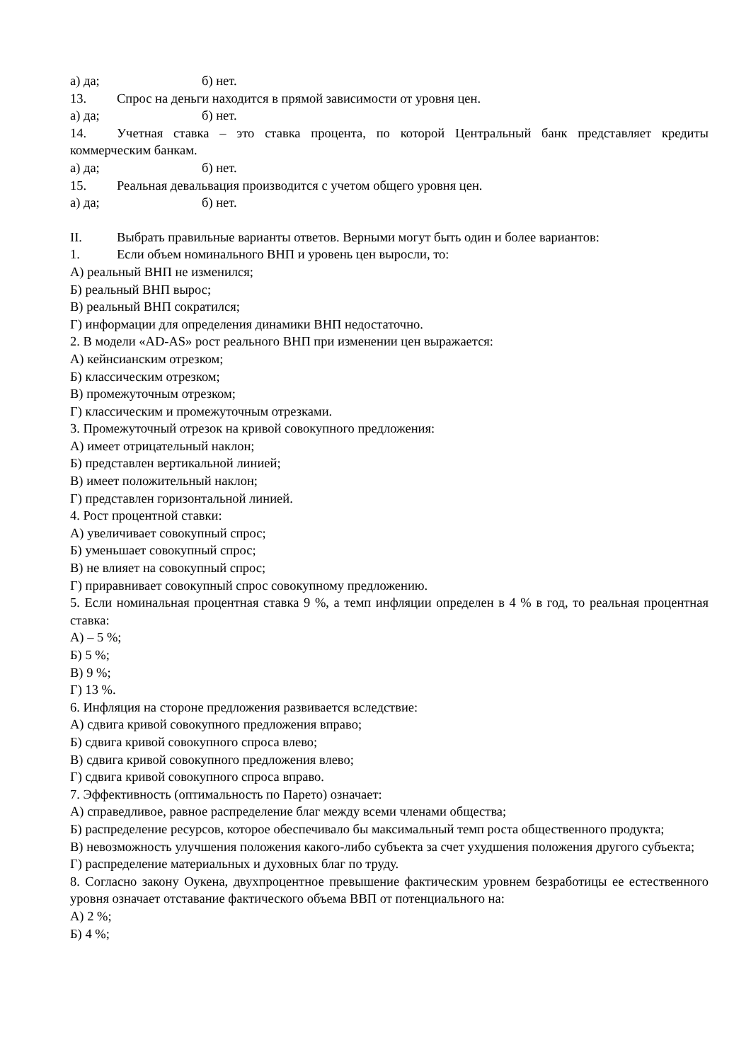а) да; б) нет.
13. Спрос на деньги находится в прямой зависимости от уровня цен.
а) да; б) нет.
14. Учетная ставка – это ставка процента, по которой Центральный банк представляет кредиты коммерческим банкам.
а) да; б) нет.
15. Реальная девальвация производится с учетом общего уровня цен.
а) да; б) нет.
II. Выбрать правильные варианты ответов. Верными могут быть один и более вариантов:
1. Если объем номинального ВНП и уровень цен выросли, то:
А) реальный ВНП не изменился;
Б) реальный ВНП вырос;
В) реальный ВНП сократился;
Г) информации для определения динамики ВНП недостаточно.
2. В модели «AD-AS» рост реального ВНП при изменении цен выражается:
А) кейнсианским отрезком;
Б) классическим отрезком;
В) промежуточным отрезком;
Г) классическим и промежуточным отрезками.
3. Промежуточный отрезок на кривой совокупного предложения:
А) имеет отрицательный наклон;
Б) представлен вертикальной линией;
В) имеет положительный наклон;
Г) представлен горизонтальной линией.
4. Рост процентной ставки:
А) увеличивает совокупный спрос;
Б) уменьшает совокупный спрос;
В) не влияет на совокупный спрос;
Г) приравнивает совокупный спрос совокупному предложению.
5. Если номинальная процентная ставка 9 %, а темп инфляции определен в 4 % в год, то реальная процентная ставка:
А) – 5 %;
Б) 5 %;
В) 9 %;
Г) 13 %.
6. Инфляция на стороне предложения развивается вследствие:
А) сдвига кривой совокупного предложения вправо;
Б) сдвига кривой совокупного спроса влево;
В) сдвига кривой совокупного предложения влево;
Г) сдвига кривой совокупного спроса вправо.
7. Эффективность (оптимальность по Парето) означает:
А) справедливое, равное распределение благ между всеми членами общества;
Б) распределение ресурсов, которое обеспечивало бы максимальный темп роста общественного продукта;
В) невозможность улучшения положения какого-либо субъекта за счет ухудшения положения другого субъекта;
Г) распределение материальных и духовных благ по труду.
8. Согласно закону Оукена, двухпроцентное превышение фактическим уровнем безработицы ее естественного уровня означает отставание фактического объема ВВП от потенциального на:
А) 2 %;
Б) 4 %;